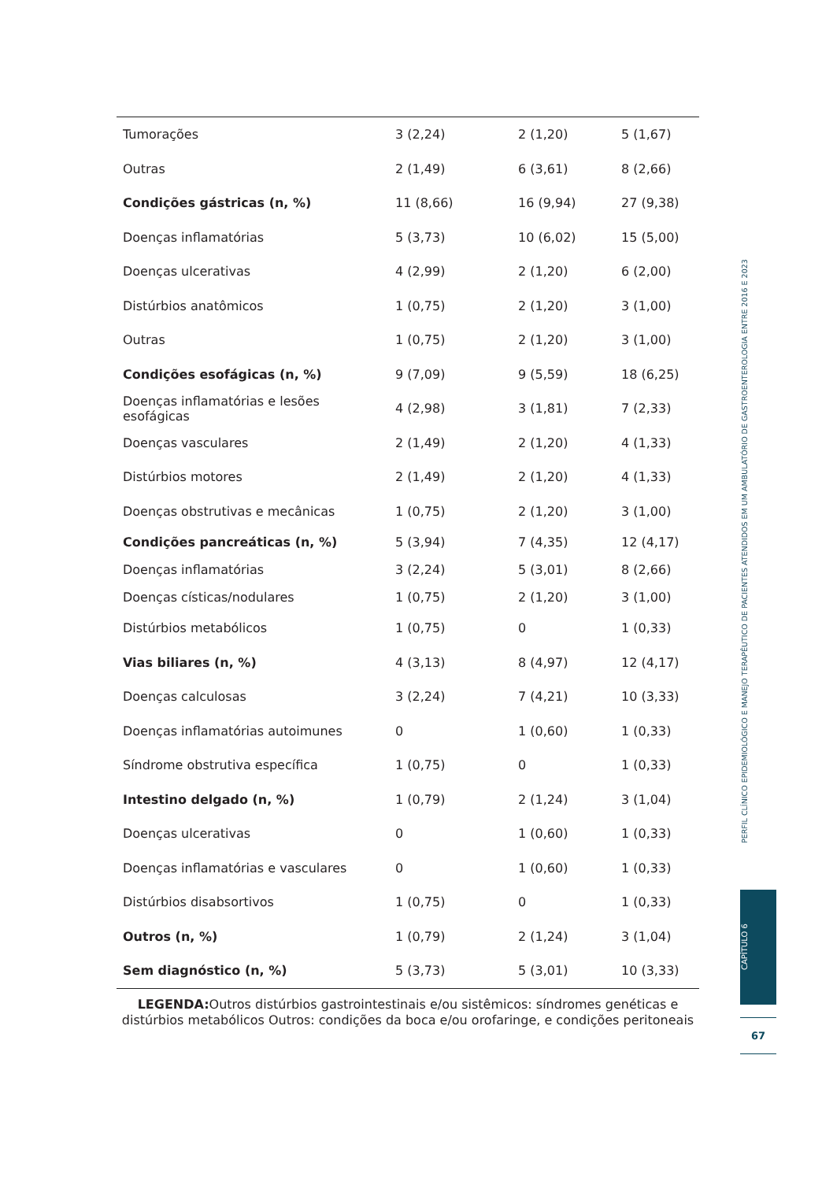| Tumorações | 3 (2,24) | 2 (1,20) | 5 (1,67) |
| Outras | 2 (1,49) | 6 (3,61) | 8 (2,66) |
| Condições gástricas (n, %) | 11 (8,66) | 16 (9,94) | 27 (9,38) |
| Doenças inflamatórias | 5 (3,73) | 10 (6,02) | 15 (5,00) |
| Doenças ulcerativas | 4 (2,99) | 2 (1,20) | 6 (2,00) |
| Distúrbios anatômicos | 1 (0,75) | 2 (1,20) | 3 (1,00) |
| Outras | 1 (0,75) | 2 (1,20) | 3 (1,00) |
| Condições esofágicas (n, %) | 9 (7,09) | 9 (5,59) | 18 (6,25) |
| Doenças inflamatórias e lesões esofágicas | 4 (2,98) | 3 (1,81) | 7 (2,33) |
| Doenças vasculares | 2 (1,49) | 2 (1,20) | 4 (1,33) |
| Distúrbios motores | 2 (1,49) | 2 (1,20) | 4 (1,33) |
| Doenças obstrutivas e mecânicas | 1 (0,75) | 2 (1,20) | 3 (1,00) |
| Condições pancreáticas (n, %) | 5 (3,94) | 7 (4,35) | 12 (4,17) |
| Doenças inflamatórias | 3 (2,24) | 5 (3,01) | 8 (2,66) |
| Doenças císticas/nodulares | 1 (0,75) | 2 (1,20) | 3 (1,00) |
| Distúrbios metabólicos | 1 (0,75) | 0 | 1 (0,33) |
| Vias biliares (n, %) | 4 (3,13) | 8 (4,97) | 12 (4,17) |
| Doenças calculosas | 3 (2,24) | 7 (4,21) | 10 (3,33) |
| Doenças inflamatórias autoimunes | 0 | 1 (0,60) | 1 (0,33) |
| Síndrome obstrutiva específica | 1 (0,75) | 0 | 1 (0,33) |
| Intestino delgado (n, %) | 1 (0,79) | 2 (1,24) | 3 (1,04) |
| Doenças ulcerativas | 0 | 1 (0,60) | 1 (0,33) |
| Doenças inflamatórias e vasculares | 0 | 1 (0,60) | 1 (0,33) |
| Distúrbios disabsortivos | 1 (0,75) | 0 | 1 (0,33) |
| Outros (n, %) | 1 (0,79) | 2 (1,24) | 3 (1,04) |
| Sem diagnóstico (n, %) | 5 (3,73) | 5 (3,01) | 10 (3,33) |
LEGENDA: Outros distúrbios gastrointestinais e/ou sistêmicos: síndromes genéticas e distúrbios metabólicos Outros: condições da boca e/ou orofaringe, e condições peritoneais
PERFIL CLÍNICO EPIDEMIOLÓGICO E MANEJO TERAPÊUTICO DE PACIENTES ATENDIDOS EM UM AMBULATÓRIO DE GASTROENTEROLOGIA ENTRE 2016 E 2023
CAPÍTULO 6
67